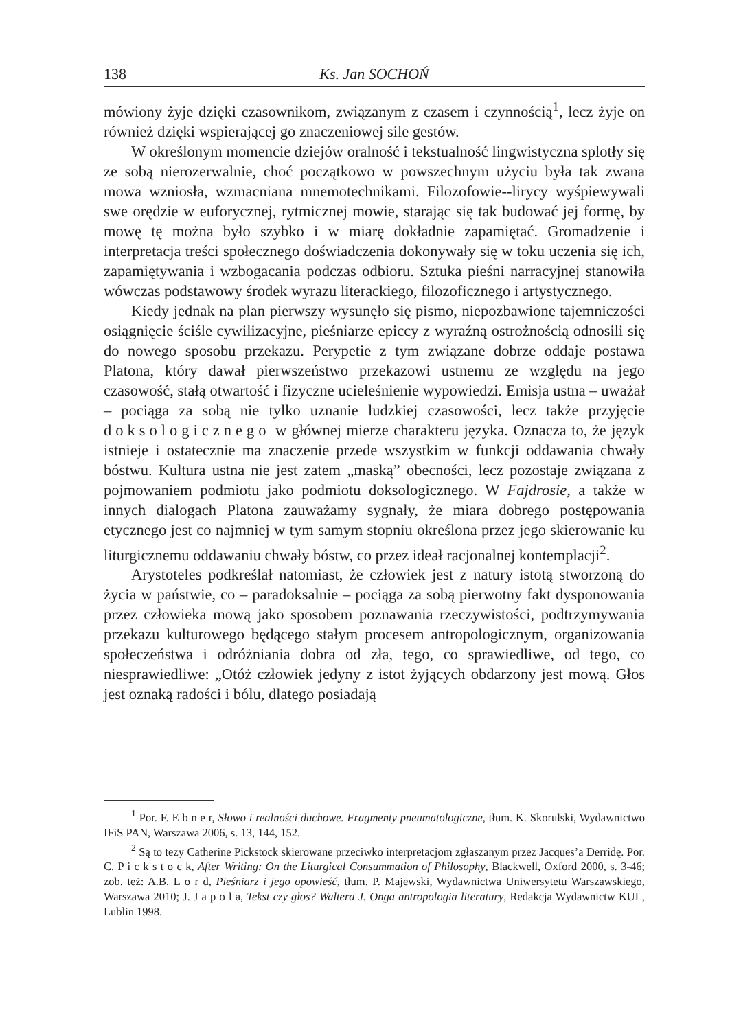138 Ks. Jan SOCHOŃ
mówiony żyje dzięki czasownikom, związanym z czasem i czynnością<sup>1</sup>, lecz żyje on również dzięki wspierającej go znaczeniowej sile gestów.
W określonym momencie dziejów oralność i tekstualność lingwistyczna splotły się ze sobą nierozerwalnie, choć początkowo w powszechnym użyciu była tak zwana mowa wzniosła, wzmacniana mnemotechnikami. Filozofowie--lirycy wyśpiewywali swe orędzie w euforycznej, rytmicznej mowie, starając się tak budować jej formę, by mowę tę można było szybko i w miarę dokładnie zapamiętać. Gromadzenie i interpretacja treści społecznego doświadczenia dokonywały się w toku uczenia się ich, zapamiętywania i wzbogacania podczas odbioru. Sztuka pieśni narracyjnej stanowiła wówczas podstawowy środek wyrazu literackiego, filozoficznego i artystycznego.
Kiedy jednak na plan pierwszy wysunęło się pismo, niepozbawione tajemniczości osiągnięcie ściśle cywilizacyjne, pieśniarze epiccy z wyraźną ostrożnością odnosili się do nowego sposobu przekazu. Perypetie z tym związane dobrze oddaje postawa Platona, który dawał pierwszeństwo przekazowi ustnemu ze względu na jego czasowość, stałą otwartość i fizyczne ucieleśnienie wypowiedzi. Emisja ustna – uważał – pociąga za sobą nie tylko uznanie ludzkiej czasowości, lecz także przyjęcie doksologicznego w głównej mierze charakteru języka. Oznacza to, że język istnieje i ostatecznie ma znaczenie przede wszystkim w funkcji oddawania chwały bóstwu. Kultura ustna nie jest zatem „maską” obecności, lecz pozostaje związana z pojmowaniem podmiotu jako podmiotu doksologicznego. W Fajdrosie, a także w innych dialogach Platona zauważamy sygnały, że miara dobrego postępowania etycznego jest co najmniej w tym samym stopniu określona przez jego skierowanie ku liturgicznemu oddawaniu chwały bóstw, co przez ideał racjonalnej kontemplacji<sup>2</sup>.
Arystoteles podkreślał natomiast, że człowiek jest z natury istotą stworzoną do życia w państwie, co – paradoksalnie – pociąga za sobą pierwotny fakt dysponowania przez człowieka mową jako sposobem poznawania rzeczywistości, podtrzymywania przekazu kulturowego będącego stałym procesem antropologicznym, organizowania społeczeństwa i odróżniania dobra od zła, tego, co sprawiedliwe, od tego, co niesprawiedliwe: „Otóż człowiek jedyny z istot żyjących obdarzony jest mową. Głos jest oznaką radości i bólu, dlatego posiadają
<sup>1</sup> Por. F. E b n e r, Słowo i realności duchowe. Fragmenty pneumatologiczne, tłum. K. Skorulski, Wydawnictwo IFiS PAN, Warszawa 2006, s. 13, 144, 152.
<sup>2</sup> Są to tezy Catherine Pickstock skierowane przeciwko interpretacjom zgłaszanym przez Jacques’a Derridę. Por. C. P i c k s t o c k, After Writing: On the Liturgical Consummation of Philosophy, Blackwell, Oxford 2000, s. 3-46; zob. też: A.B. L o r d, Pieśniarz i jego opowieść, tłum. P. Majewski, Wydawnictwa Uniwersytetu Warszawskiego, Warszawa 2010; J. J a p o l a, Tekst czy głos? Waltera J. Onga antropologia literatury, Redakcja Wydawnictw KUL, Lublin 1998.